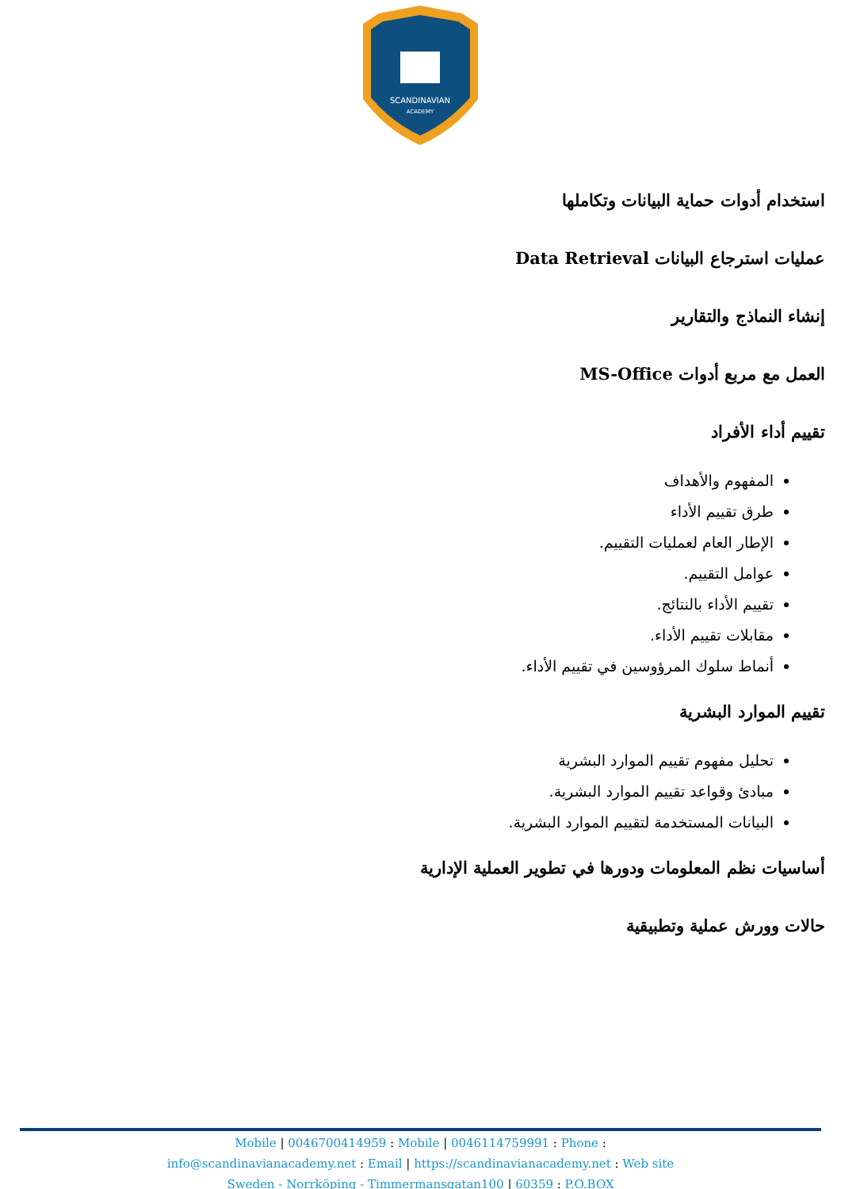SCANDINAVIAN
ACADEMY
استخدام أدوات حماية البيانات وتكاملها
عمليات استرجاع البيانات Data Retrieval
إنشاء النماذج والتقارير
العمل مع مربع أدوات MS-Office
تقييم أداء الأفراد
المفهوم والأهداف
طرق تقييم الأداء
الإطار العام لعمليات التقييم.
عوامل التقييم.
تقييم الأداء بالنتائج.
مقابلات تقييم الأداء.
أنماط سلوك المرؤوسين في تقييم الأداء.
تقييم الموارد البشرية
تحليل مفهوم تقييم الموارد البشرية
مبادئ وقواعد تقييم الموارد البشرية.
البيانات المستخدمة لتقييم الموارد البشرية.
أساسيات نظم المعلومات ودورها في تطوير العملية الإدارية
حالات وورش عملية وتطبيقية
Mobile | 0046700414959 : Mobile | 0046114759991 : Phone :
info@scandinavianacademy.net : Email | https://scandinavianacademy.net : Web site
Sweden - Norrköping - Timmermansgatan100 | 60359 : P.O.BOX